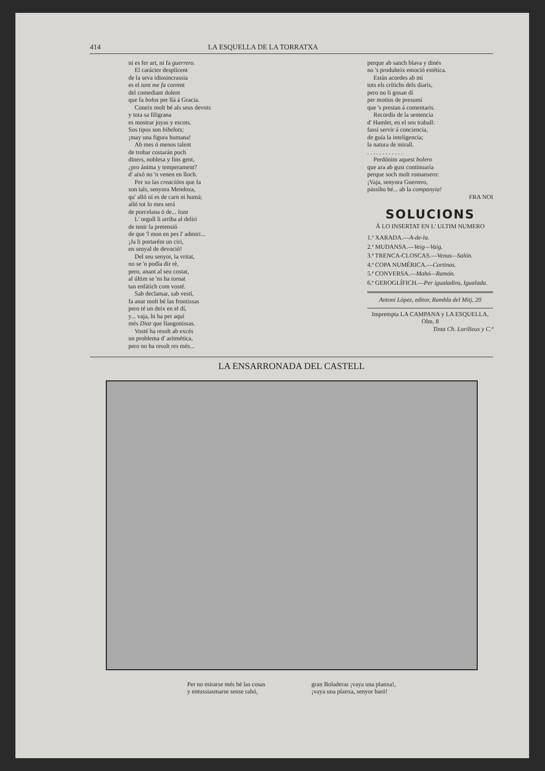414 LA ESQUELLA DE LA TORRATXA
ni es fer art, ni fa guerrero.
El carácter desplicent
de la seva idiosincrassia
es el tant me fa corrent
del comediant dolent
que fa bolos per llá á Gracia.
Coneix molt bé als seus devots
y tota sa filigrana
es mostrar joyas y escots.
Sos tipos son bibelots;
¡may una figura humana!
Ab mes ó menos talent
de trobar costarán poch
diners, noblesa y fins gent,
¿pro ánima y temperament?
d' aixó no 'n venen en lloch.
Per xo las creacións que fa
son tals, senyora Mendoza,
qu' alló ni es de carn ni humá;
alló tot lo mes será
de porcelana ó de... loza
L' orgull li arriba al deliri
de tenir la pretensió
de que 'l mon en pes l' admiri...
¡Ja li portarém un ciri,
en senyal de devoció!
Del seu senyor, la vritat,
no se 'n podía dir rè,
pero, anant al seu costat,
al últim se 'ns ha tornat
tan enfátich com vosté.
Sab declamar, sab vestí,
fa anar molt bé las frontissas
pero té un deix en el dí,
y... vaja, hi ha per aquí
més Diaz que llangonissas.
Vosté ha resolt ab excés
un problema d' aritmética,
pero no ha resolt res més...
perque ab sanch blava y dinés
no 's produheix emoció estética.
Están acordes ab mí
tots els crítichs dels diaris,
pero no li gosan dí
per motius de presumí
que 's prestan á comentaris.
Recordis de la sentencia
d' Hamlet, en el seu traball:
fassi servir á conciencia,
de guía la inteligencia;
la natura de mirall.
. . . . . . . . . . . .
Perdónim aquest bolero
que ara ab gust continuaría
perque soch molt romansero:
¡Vaja, senyora Guerrero,
pássiho bé... ab la companyia!
FRA NOI
SOLUCIONS
Á LO INSERTAT EN L' ULTIM NUMERO
1.ª XARADA.—A-de-la.
2.ª MUDANSA.—Veig—Vaig.
3.ª TRENCA-CLOSCAS.—Venus—Salón.
4.ª COPA NUMÉRICA.—Cortinas.
5.ª CONVERSA.—Mahó—Ramón.
6.ª GEROGLÍFICH.—Per igualadins, Igualada.
Antoni López, editor, Rambla del Mitj, 20
Imprempta LA CAMPANA y LA ESQUELLA, Olm, 8
Tinta Ch. Lorilleux y C.ª
LA ENSARRONADA DEL CASTELL
Per no mirarse més bé las cosas
y entussiasmarse sense rahó,
gran Boladeras ¡vaya una planxa!,
¡vaya una planxa, senyor baró!